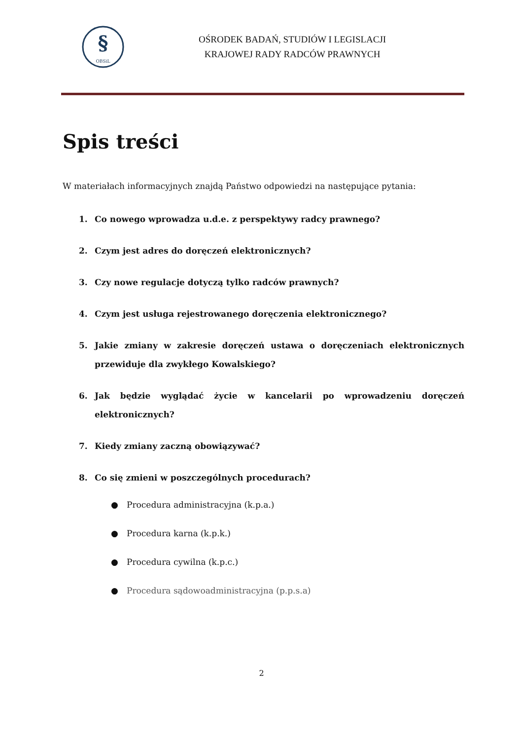§
OBSiL
OŚRODEK BADAŃ, STUDIÓW I LEGISLACJI
KRAJOWEJ RADY RADCÓW PRAWNYCH
Spis treści
W materiałach informacyjnych znajdą Państwo odpowiedzi na następujące pytania:
1. Co nowego wprowadza u.d.e. z perspektywy radcy prawnego?
2. Czym jest adres do doręczeń elektronicznych?
3. Czy nowe regulacje dotyczą tylko radców prawnych?
4. Czym jest usługa rejestrowanego doręczenia elektronicznego?
5. Jakie zmiany w zakresie doręczeń ustawa o doręczeniach elektronicznych przewiduje dla zwykłego Kowalskiego?
6. Jak będzie wyglądać życie w kancelarii po wprowadzeniu doręczeń elektronicznych?
7. Kiedy zmiany zaczną obowiązywać?
8. Co się zmieni w poszczególnych procedurach?
● Procedura administracyjna (k.p.a.)
● Procedura karna (k.p.k.)
● Procedura cywilna (k.p.c.)
● Procedura sądowoadministracyjna (p.p.s.a)
2